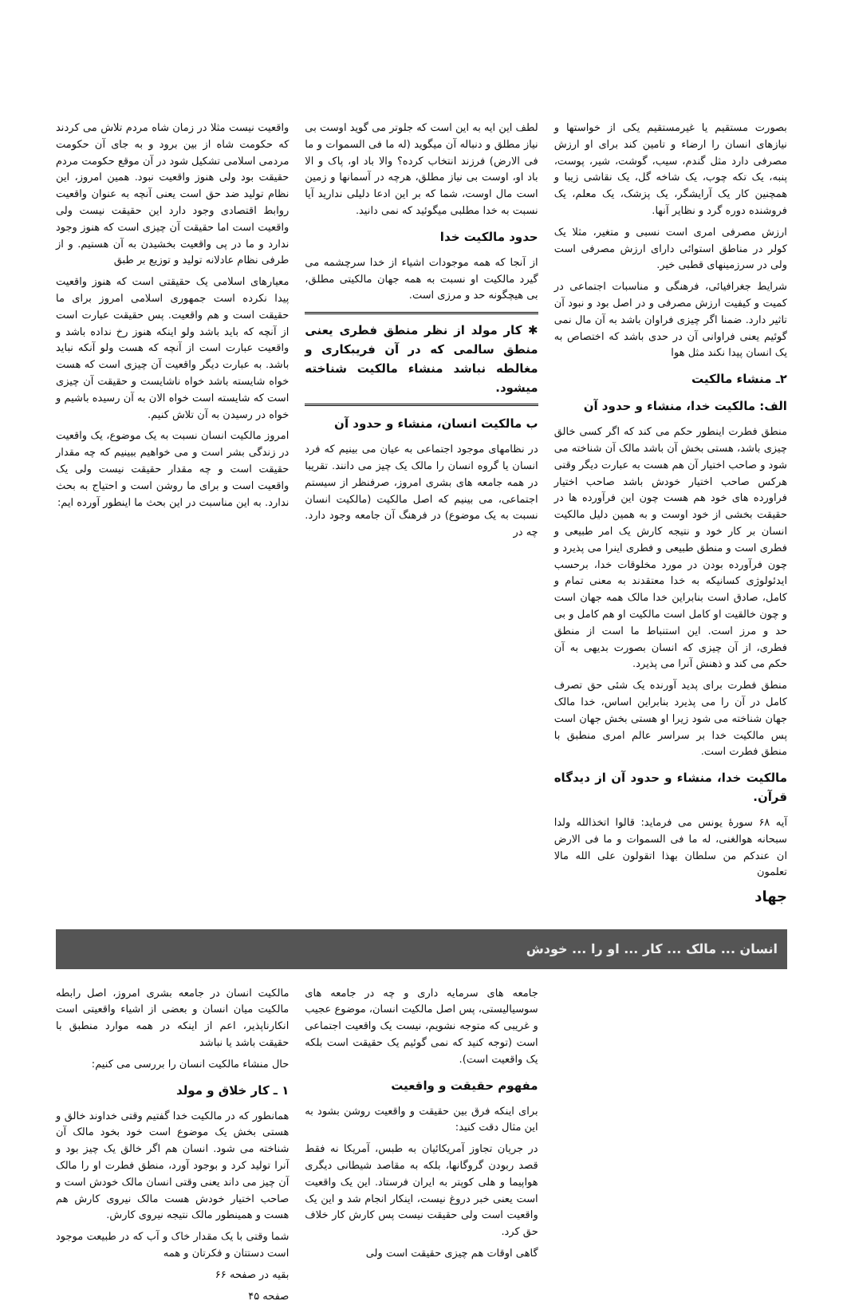بصورت مستقیم یا غیرمستقیم یکی از خواستها و نیازهای انسان را ارضاء و تامین کند برای او ارزش مصرفی دارد مثل گندم، سیب، گوشت، شیر، پوست، پنبه، یک تکه چوب، یک شاخه گل، یک نقاشی زیبا و همچنین کار یک آرایشگر، یک پزشک، یک معلم، یک فروشنده دوره گرد و نظایر آنها.
ارزش مصرفی امری است نسبی و متغیر، مثلا یک کولر در مناطق استوائی دارای ارزش مصرفی است ولی در سرزمینهای قطبی خیر.
شرایط جغرافیائی، فرهنگی و مناسبات اجتماعی در کمیت و کیفیت ارزش مصرفی و در اصل بود و نبود آن تاثیر دارد. ضمنا اگر چیزی فراوان باشد به آن مال نمی گوئیم یعنی فراوانی آن در حدی باشد که اختصاص به یک انسان پیدا نکند مثل هوا
۲ـ منشاء مالکیت
الف: مالکیت خدا، منشاء و حدود آن
منطق فطرت اینطور حکم می کند که اگر کسی خالق چیزی باشد، هستی بخش آن باشد مالک آن شناخته می شود و صاحب اختیار آن هم هست به عبارت دیگر وقتی هرکس صاحب اختیار خودش باشد صاحب اختیار فراورده های خود هم هست چون این فرآورده ها در حقیقت بخشی از خود اوست و به همین دلیل مالکیت انسان بر کار خود و نتیجه کارش یک امر طبیعی و فطری است و منطق طبیعی و فطری اینرا می پذیرد و چون فرآورده بودن در مورد مخلوقات خدا، برحسب ایدئولوژی کسانیکه به خدا معتقدند به معنی تمام و کامل، صادق است بنابراین خدا مالک همه جهان است و چون خالقیت او کامل است مالکیت او هم کامل و بی حد و مرز است. این استنباط ما است از منطق فطری، از آن چیزی که انسان بصورت بدیهی به آن حکم می کند و ذهنش آنرا می پذیرد.
منطق فطرت برای پدید آورنده یک شئی حق تصرف کامل در آن را می پذیرد بنابراین اساس، خدا مالک جهان شناخته می شود زیرا او هستی بخش جهان است پس مالکیت خدا بر سراسر عالم امری منطبق با منطق فطرت است.
مالکیت خدا، منشاء و حدود آن از دیدگاه قرآن.
آیه ۶۸ سورهٔ یونس می فرماید: قالوا اتخذالله ولدا سبحانه هوالغنی، له ما فی السموات و ما فی الارض ان عندکم من سلطان بهذا اتقولون علی الله مالا تعلمون
جهاد
لطف این ایه به این است که جلوتر می گوید اوست بی نیاز مطلق و دنباله آن میگوید (له ما فی السموات و ما فی الارض) فرزند انتخاب کرده؟ والا باد او، پاک و الا باد او، اوست بی نیاز مطلق، هرچه در آسمانها و زمین است مال اوست، شما که بر این ادعا دلیلی ندارید آیا نسبت به خدا مطلبی میگوئید که نمی دانید.
حدود مالکیت خدا
از آنجا که همه موجودات اشیاء از خدا سرچشمه می گیرد مالکیت او نسبت به همه جهان مالکیتی مطلق، بی هیچگونه حد و مرزی است.
✱ کار مولد از نظر منطق فطری یعنی منطق سالمی که در آن فریبکاری و مغالطه نباشد منشاء مالکیت شناخته میشود.
ب مالکیت انسان، منشاء و حدود آن
در نظامهای موجود اجتماعی به عیان می بینیم که فرد انسان یا گروه انسان را مالک یک چیز می دانند. تقریبا در همه جامعه های بشری امروز، صرفنظر از سیستم اجتماعی، می بینیم که اصل مالکیت (مالکیت انسان نسبت به یک موضوع) در فرهنگ آن جامعه وجود دارد. چه در
واقعیت نیست مثلا در زمان شاه مردم تلاش می کردند که حکومت شاه از بین برود و به جای آن حکومت مردمی اسلامی تشکیل شود در آن موقع حکومت مردم حقیقت بود ولی هنوز واقعیت نبود. همین امروز، این نظام تولید ضد حق است یعنی آنچه به عنوان واقعیت روابط اقتصادی وجود دارد این حقیقت نیست ولی واقعیت است اما حقیقت آن چیزی است که هنوز وجود ندارد و ما در پی واقعیت بخشیدن به آن هستیم. و از طرفی نظام عادلانه تولید و توزیع بر طبق
معیارهای اسلامی یک حقیقتی است که هنوز واقعیت پیدا نکرده است جمهوری اسلامی امروز برای ما حقیقت است و هم واقعیت. پس حقیقت عبارت است از آنچه که باید باشد ولو اینکه هنوز رخ نداده باشد و واقعیت عبارت است از آنچه که هست ولو آنکه نباید باشد. به عبارت دیگر واقعیت آن چیزی است که هست خواه شایسته باشد خواه ناشایست و حقیقت آن چیزی است که شایسته است خواه الان به آن رسیده باشیم و خواه در رسیدن به آن تلاش کنیم.
امروز مالکیت انسان نسبت به یک موضوع، یک واقعیت در زندگی بشر است و می خواهیم ببینیم که چه مقدار حقیقت است و چه مقدار حقیقت نیست ولی یک واقعیت است و برای ما روشن است و احتیاج به بحث ندارد. به این مناسبت در این بحث ما اینطور آورده ایم:
انسان ... مالک ... کار ... او را ... خودش
جامعه های سرمایه داری و چه در جامعه های سوسیالیستی، پس اصل مالکیت انسان، موضوع عجیب و غریبی که متوجه نشویم، نیست یک واقعیت اجتماعی است (توجه کنید که نمی گوئیم یک حقیقت است بلکه یک واقعیت است).
مفهوم حقیقت و واقعیت
برای اینکه فرق بین حقیقت و واقعیت روشن بشود به این مثال دقت کنید:
در جریان تجاوز آمریکائیان به طبس، آمریکا نه فقط قصد ربودن گروگانها، بلکه به مقاصد شیطانی دیگری هواپیما و هلی کوپتر به ایران فرستاد. این یک واقعیت است یعنی خبر دروغ نیست، اینکار انجام شد و این یک واقعیت است ولی حقیقت نیست پس کارش کار خلاف حق کرد.
گاهی اوقات هم چیزی حقیقت است ولی
مالکیت انسان در جامعه بشری امروز، اصل رابطه مالکیت میان انسان و بعضی از اشیاء واقعیتی است انکارناپذیر، اعم از اینکه در همه موارد منطبق با حقیقت باشد یا نباشد
حال منشاء مالکیت انسان را بررسی می کنیم:
۱ ـ کار خلاق و مولد
همانطور که در مالکیت خدا گفتیم وقتی خداوند خالق و هستی بخش یک موضوع است خود بخود مالک آن شناخته می شود. انسان هم اگر خالق یک چیز بود و آنرا تولید کرد و بوجود آورد، منطق فطرت او را مالک آن چیز می داند یعنی وقتی انسان مالک خودش است و صاحب اختیار خودش هست مالک نیروی کارش هم هست و همینطور مالک نتیجه نیروی کارش.
شما وقتی با یک مقدار خاک و آب که در طبیعت موجود است دستتان و فکرتان و همه
بقیه در صفحه ۶۶
صفحه ۴۵